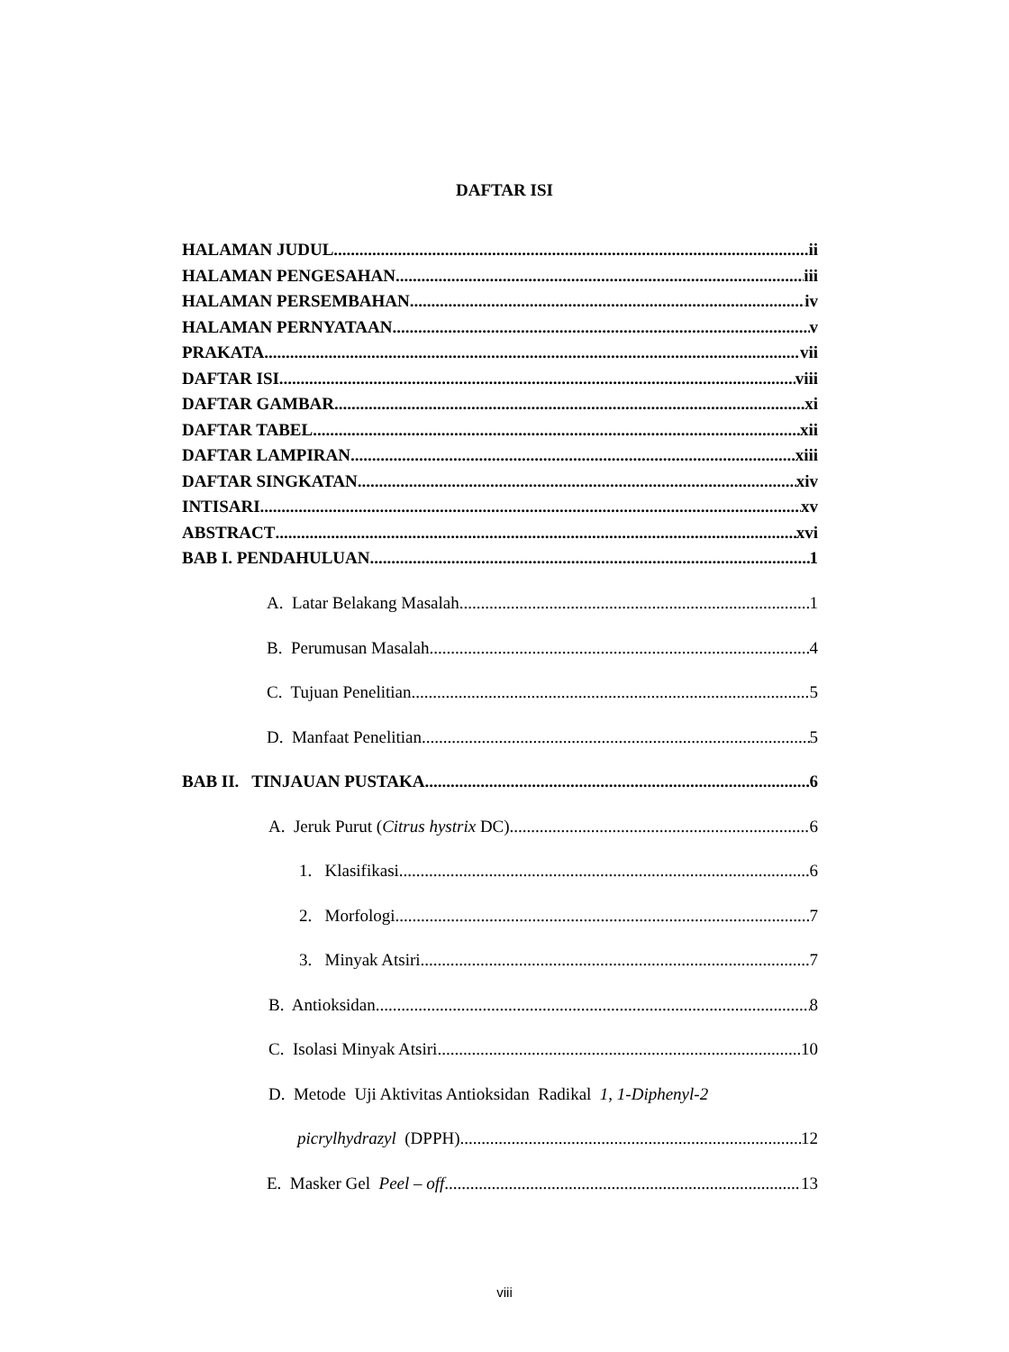DAFTAR ISI
HALAMAN JUDUL ii
HALAMAN PENGESAHAN iii
HALAMAN PERSEMBAHAN iv
HALAMAN PERNYATAAN v
PRAKATA vii
DAFTAR ISI viii
DAFTAR GAMBAR xi
DAFTAR TABEL xii
DAFTAR LAMPIRAN xiii
DAFTAR SINGKATAN xiv
INTISARI xv
ABSTRACT xvi
BAB I. PENDAHULUAN 1
A. Latar Belakang Masalah 1
B. Perumusan Masalah 4
C. Tujuan Penelitian 5
D. Manfaat Penelitian 5
BAB II. TINJAUAN PUSTAKA 6
A. Jeruk Purut (Citrus hystrix DC) 6
1. Klasifikasi 6
2. Morfologi 7
3. Minyak Atsiri 7
B. Antioksidan 8
C. Isolasi Minyak Atsiri 10
D. Metode Uji Aktivitas Antioksidan Radikal 1, 1-Diphenyl-2
picrylhydrazyl (DPPH) 12
E. Masker Gel Peel – off 13
viii